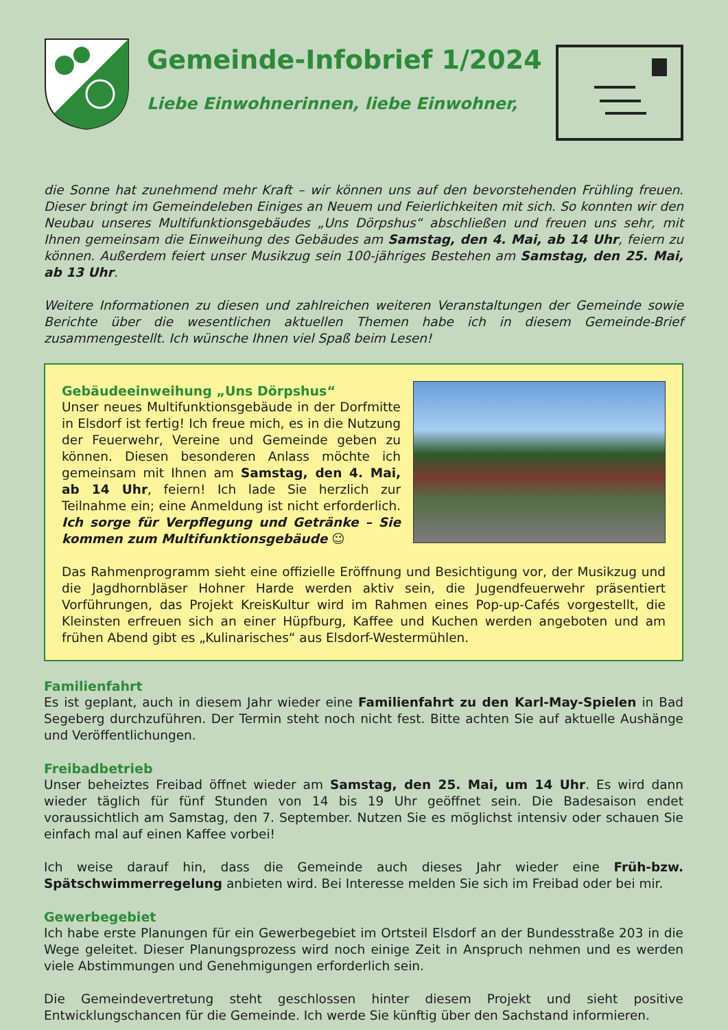Gemeinde-Infobrief 1/2024
Liebe Einwohnerinnen, liebe Einwohner,
die Sonne hat zunehmend mehr Kraft – wir können uns auf den bevorstehenden Frühling freuen. Dieser bringt im Gemeindeleben Einiges an Neuem und Feierlichkeiten mit sich. So konnten wir den Neubau unseres Multifunktionsgebäudes „Uns Dörpshus“ abschließen und freuen uns sehr, mit Ihnen gemeinsam die Einweihung des Gebäudes am Samstag, den 4. Mai, ab 14 Uhr, feiern zu können. Außerdem feiert unser Musikzug sein 100-jähriges Bestehen am Samstag, den 25. Mai, ab 13 Uhr.
Weitere Informationen zu diesen und zahlreichen weiteren Veranstaltungen der Gemeinde sowie Berichte über die wesentlichen aktuellen Themen habe ich in diesem Gemeinde-Brief zusammengestellt. Ich wünsche Ihnen viel Spaß beim Lesen!
Gebäudeeinweihung „Uns Dörpshus“
Unser neues Multifunktionsgebäude in der Dorfmitte in Elsdorf ist fertig! Ich freue mich, es in die Nutzung der Feuerwehr, Vereine und Gemeinde geben zu können. Diesen besonderen Anlass möchte ich gemeinsam mit Ihnen am Samstag, den 4. Mai, ab 14 Uhr, feiern! Ich lade Sie herzlich zur Teilnahme ein; eine Anmeldung ist nicht erforderlich. Ich sorge für Verpflegung und Getränke – Sie kommen zum Multifunktionsgebäude ☺
Das Rahmenprogramm sieht eine offizielle Eröffnung und Besichtigung vor, der Musikzug und die Jagdhornbläser Hohner Harde werden aktiv sein, die Jugendfeuerwehr präsentiert Vorführungen, das Projekt KreisKultur wird im Rahmen eines Pop-up-Cafés vorgestellt, die Kleinsten erfreuen sich an einer Hüpfburg, Kaffee und Kuchen werden angeboten und am frühen Abend gibt es „Kulinarisches“ aus Elsdorf-Westermühlen.
Familienfahrt
Es ist geplant, auch in diesem Jahr wieder eine Familienfahrt zu den Karl-May-Spielen in Bad Segeberg durchzuführen. Der Termin steht noch nicht fest. Bitte achten Sie auf aktuelle Aushänge und Veröffentlichungen.
Freibadbetrieb
Unser beheiztes Freibad öffnet wieder am Samstag, den 25. Mai, um 14 Uhr. Es wird dann wieder täglich für fünf Stunden von 14 bis 19 Uhr geöffnet sein. Die Badesaison endet voraussichtlich am Samstag, den 7. September. Nutzen Sie es möglichst intensiv oder schauen Sie einfach mal auf einen Kaffee vorbei!
Ich weise darauf hin, dass die Gemeinde auch dieses Jahr wieder eine Früh-bzw. Spätschwimmerregelung anbieten wird. Bei Interesse melden Sie sich im Freibad oder bei mir.
Gewerbegebiet
Ich habe erste Planungen für ein Gewerbegebiet im Ortsteil Elsdorf an der Bundesstraße 203 in die Wege geleitet. Dieser Planungsprozess wird noch einige Zeit in Anspruch nehmen und es werden viele Abstimmungen und Genehmigungen erforderlich sein.
Die Gemeindevertretung steht geschlossen hinter diesem Projekt und sieht positive Entwicklungschancen für die Gemeinde. Ich werde Sie künftig über den Sachstand informieren.